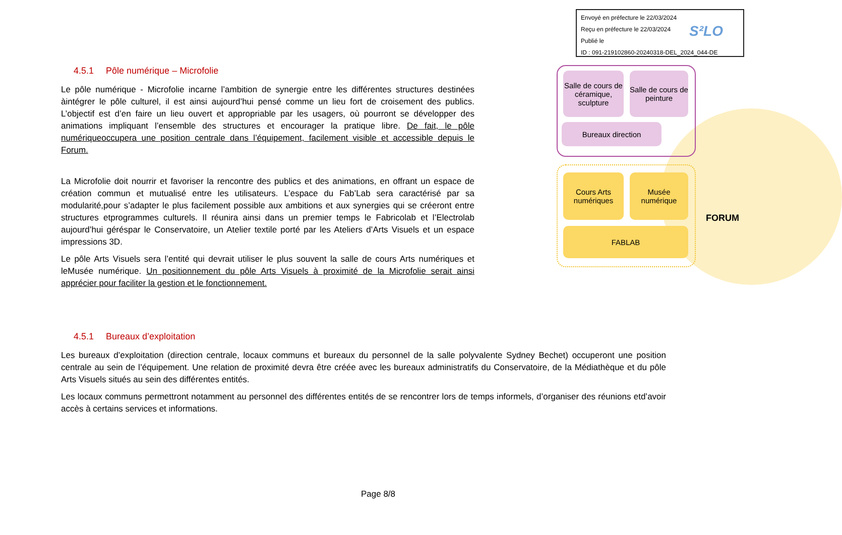Envoyé en préfecture le 22/03/2024
Reçu en préfecture le 22/03/2024
Publié le
ID : 091-219102860-20240318-DEL_2024_044-DE
S²LO
Salle de cours de céramique, sculpture
Salle de cours de peinture
Bureaux direction
Cours Arts numériques
Musée numérique
FABLAB
FORUM
4.5.1 Pôle numérique – Microfolie
Le pôle numérique - Microfolie incarne l’ambition de synergie entre les différentes structures destinées àintégrer le pôle culturel, il est ainsi aujourd’hui pensé comme un lieu fort de croisement des publics. L’objectif est d’en faire un lieu ouvert et appropriable par les usagers, où pourront se développer des animations impliquant l’ensemble des structures et encourager la pratique libre. De fait, le pôle numériqueoccupera une position centrale dans l’équipement, facilement visible et accessible depuis le Forum.
La Microfolie doit nourrir et favoriser la rencontre des publics et des animations, en offrant un espace de création commun et mutualisé entre les utilisateurs. L’espace du Fab’Lab sera caractérisé par sa modularité,pour s’adapter le plus facilement possible aux ambitions et aux synergies qui se créeront entre structures etprogrammes culturels. Il réunira ainsi dans un premier temps le Fabricolab et l’Electrolab aujourd’hui géréspar le Conservatoire, un Atelier textile porté par les Ateliers d’Arts Visuels et un espace impressions 3D.
Le pôle Arts Visuels sera l’entité qui devrait utiliser le plus souvent la salle de cours Arts numériques et leMusée numérique. Un positionnement du pôle Arts Visuels à proximité de la Microfolie serait ainsi apprécier pour faciliter la gestion et le fonctionnement.
4.5.1 Bureaux d’exploitation
Les bureaux d’exploitation (direction centrale, locaux communs et bureaux du personnel de la salle polyvalente Sydney Bechet) occuperont une position centrale au sein de l’équipement. Une relation de proximité devra être créée avec les bureaux administratifs du Conservatoire, de la Médiathèque et du pôle Arts Visuels situés au sein des différentes entités.
Les locaux communs permettront notamment au personnel des différentes entités de se rencontrer lors de temps informels, d’organiser des réunions etd’avoir accès à certains services et informations.
Page 8/8